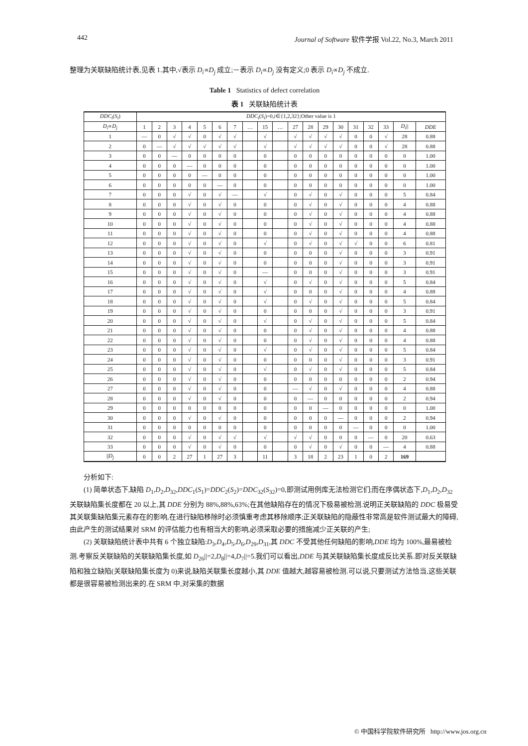442 Journal of Software 软件学报 Vol.22, No.3, March 2011
整理为关联缺陷统计表,见表 1.其中,√表示 D<sub>i</sub>∝D<sub>j</sub> 成立;－表示 D<sub>i</sub>∝D<sub>j</sub> 没有定义;0 表示 D<sub>i</sub>∝D<sub>j</sub> 不成立.
Table 1 Statistics of defect correlation
表 1 关联缺陷统计表
| DDC<sub>i</sub> ( S<sub>i</sub> ) | DDC<sub>i</sub> ( S<sub>i</sub> )=0, i ∈{1,2,32};Other value is 1 | | | | | | | | | | | | | | | | | | |
| --- | --- | --- | --- | --- | --- | --- | --- | --- | --- | --- | --- | --- | --- | --- | --- | --- | --- | --- | --- |
| D<sub>i</sub> ∝ D<sub>j</sub> | 1 | 2 | 3 | 4 | 5 | 6 | 7 | … | 15 | … | 27 | 28 | 29 | 30 | 31 | 32 | 33 | D<sub>i</sub> // | DDE |
| 1 | — | 0 | √ | √ | 0 | √ | √ | | √ | | √ | √ | √ | √ | 0 | 0 | √ | 28 | 0.88 |
| 2 | 0 | — | √ | √ | √ | √ | √ | | √ | | √ | √ | √ | √ | 0 | 0 | √ | 28 | 0.88 |
| 3 | 0 | 0 | — | 0 | 0 | 0 | 0 | | 0 | | 0 | 0 | 0 | 0 | 0 | 0 | 0 | 0 | 1.00 |
| 4 | 0 | 0 | 0 | — | 0 | 0 | 0 | | 0 | | 0 | 0 | 0 | 0 | 0 | 0 | 0 | 0 | 1.00 |
| 5 | 0 | 0 | 0 | 0 | — | 0 | 0 | | 0 | | 0 | 0 | 0 | 0 | 0 | 0 | 0 | 0 | 1.00 |
| 6 | 0 | 0 | 0 | 0 | 0 | — | 0 | | 0 | | 0 | 0 | 0 | 0 | 0 | 0 | 0 | 0 | 1.00 |
| 7 | 0 | 0 | 0 | √ | 0 | √ | — | | √ | | 0 | √ | 0 | √ | 0 | 0 | 0 | 5 | 0.84 |
| 8 | 0 | 0 | 0 | √ | 0 | √ | 0 | | 0 | | 0 | √ | 0 | √ | 0 | 0 | 0 | 4 | 0.88 |
| 9 | 0 | 0 | 0 | √ | 0 | √ | 0 | | 0 | | 0 | √ | 0 | √ | 0 | 0 | 0 | 4 | 0.88 |
| 10 | 0 | 0 | 0 | √ | 0 | √ | 0 | | 0 | | 0 | √ | 0 | √ | 0 | 0 | 0 | 4 | 0.88 |
| 11 | 0 | 0 | 0 | √ | 0 | √ | 0 | | 0 | | 0 | √ | 0 | √ | 0 | 0 | 0 | 4 | 0.88 |
| 12 | 0 | 0 | 0 | √ | 0 | √ | 0 | | √ | | 0 | √ | 0 | √ | √ | 0 | 0 | 6 | 0.81 |
| 13 | 0 | 0 | 0 | √ | 0 | √ | 0 | | 0 | | 0 | 0 | 0 | √ | 0 | 0 | 0 | 3 | 0.91 |
| 14 | 0 | 0 | 0 | √ | 0 | √ | 0 | | 0 | | 0 | 0 | 0 | √ | 0 | 0 | 0 | 3 | 0.91 |
| 15 | 0 | 0 | 0 | √ | 0 | √ | 0 | | — | | 0 | 0 | 0 | √ | 0 | 0 | 0 | 3 | 0.91 |
| 16 | 0 | 0 | 0 | √ | 0 | √ | 0 | | √ | | 0 | √ | 0 | √ | 0 | 0 | 0 | 5 | 0.84 |
| 17 | 0 | 0 | 0 | √ | 0 | √ | 0 | | √ | | 0 | 0 | 0 | √ | 0 | 0 | 0 | 4 | 0.88 |
| 18 | 0 | 0 | 0 | √ | 0 | √ | 0 | | √ | | 0 | √ | 0 | √ | 0 | 0 | 0 | 5 | 0.84 |
| 19 | 0 | 0 | 0 | √ | 0 | √ | 0 | | 0 | | 0 | 0 | 0 | √ | 0 | 0 | 0 | 3 | 0.91 |
| 20 | 0 | 0 | 0 | √ | 0 | √ | 0 | | √ | | 0 | √ | 0 | √ | 0 | 0 | 0 | 5 | 0.84 |
| 21 | 0 | 0 | 0 | √ | 0 | √ | 0 | | 0 | | 0 | √ | 0 | √ | 0 | 0 | 0 | 4 | 0.88 |
| 22 | 0 | 0 | 0 | √ | 0 | √ | 0 | | 0 | | 0 | √ | 0 | √ | 0 | 0 | 0 | 4 | 0.88 |
| 23 | 0 | 0 | 0 | √ | 0 | √ | 0 | | √ | | 0 | √ | 0 | √ | 0 | 0 | 0 | 5 | 0.84 |
| 24 | 0 | 0 | 0 | √ | 0 | √ | 0 | | 0 | | 0 | 0 | 0 | √ | 0 | 0 | 0 | 3 | 0.91 |
| 25 | 0 | 0 | 0 | √ | 0 | √ | 0 | | √ | | 0 | √ | 0 | √ | 0 | 0 | 0 | 5 | 0.84 |
| 26 | 0 | 0 | 0 | √ | 0 | √ | 0 | | 0 | | 0 | 0 | 0 | 0 | 0 | 0 | 0 | 2 | 0.94 |
| 27 | 0 | 0 | 0 | √ | 0 | √ | 0 | | 0 | | — | √ | 0 | √ | 0 | 0 | 0 | 4 | 0.88 |
| 28 | 0 | 0 | 0 | √ | 0 | √ | 0 | | 0 | | 0 | — | 0 | 0 | 0 | 0 | 0 | 2 | 0.94 |
| 29 | 0 | 0 | 0 | 0 | 0 | 0 | 0 | | 0 | | 0 | 0 | — | 0 | 0 | 0 | 0 | 0 | 1.00 |
| 30 | 0 | 0 | 0 | √ | 0 | √ | 0 | | 0 | | 0 | 0 | 0 | — | 0 | 0 | 0 | 2 | 0.94 |
| 31 | 0 | 0 | 0 | 0 | 0 | 0 | 0 | | 0 | | 0 | 0 | 0 | 0 | — | 0 | 0 | 0 | 1.00 |
| 32 | 0 | 0 | 0 | √ | 0 | √ | √ | | √ | | √ | √ | 0 | 0 | 0 | — | 0 | 20 | 0.63 |
| 33 | 0 | 0 | 0 | √ | 0 | √ | 0 | | 0 | | 0 | √ | 0 | √ | 0 | 0 | — | 4 | 0.88 |
| // D<sub>j</sub> | 0 | 0 | 2 | 27 | 1 | 27 | 3 | | 11 | | 3 | 18 | 2 | 23 | 1 | 0 | 2 | 169 | |
分析如下:
(1) 简单状态下,缺陷 D<sub>1</sub>,D<sub>2</sub>,D<sub>32</sub>,DDC<sub>1</sub>(S<sub>1</sub>)=DDC<sub>2</sub>(S<sub>2</sub>)=DDC<sub>32</sub>(S<sub>32</sub>)=0,即测试用例库无法检测它们;而在序偶状态下,D<sub>1</sub>,D<sub>2</sub>,D<sub>32</sub> 关联缺陷集长度都在 20 以上,其 DDE 分别为 88%,88%,63%;在其他缺陷存在的情况下极易被检测.说明正关联缺陷的 DDC 极易受其关联集缺陷集元素存在的影响,在进行缺陷移除时必须慎重考虑其移除顺序;正关联缺陷的隐蔽性非常高是软件测试最大的障碍,由此产生的测试结果对 SRM 的评估能力也有相当大的影响,必须采取必要的措施减少正关联的产生;
(2) 关联缺陷统计表中共有 6 个独立缺陷:D<sub>3</sub>,D<sub>4</sub>,D<sub>5</sub>,D<sub>6</sub>,D<sub>29</sub>,D<sub>31</sub>,其 DDC 不受其他任何缺陷的影响,DDE 均为 100%,最易被检测.考察反关联缺陷的关联缺陷集长度,如 D<sub>26</sub>||=2,D<sub>8</sub>||=4,D<sub>7</sub>||=5.我们可以看出,DDE 与其关联缺陷集长度成反比关系.即对反关联缺陷和独立缺陷(关联缺陷集长度为 0)来说,缺陷关联集长度越小,其 DDE 值越大,越容易被检测.可以说,只要测试方法恰当,这些关联都是很容易被检测出来的.在 SRM 中,对采集的数据
© 中国科学院软件研究所 http://www.jos.org.cn